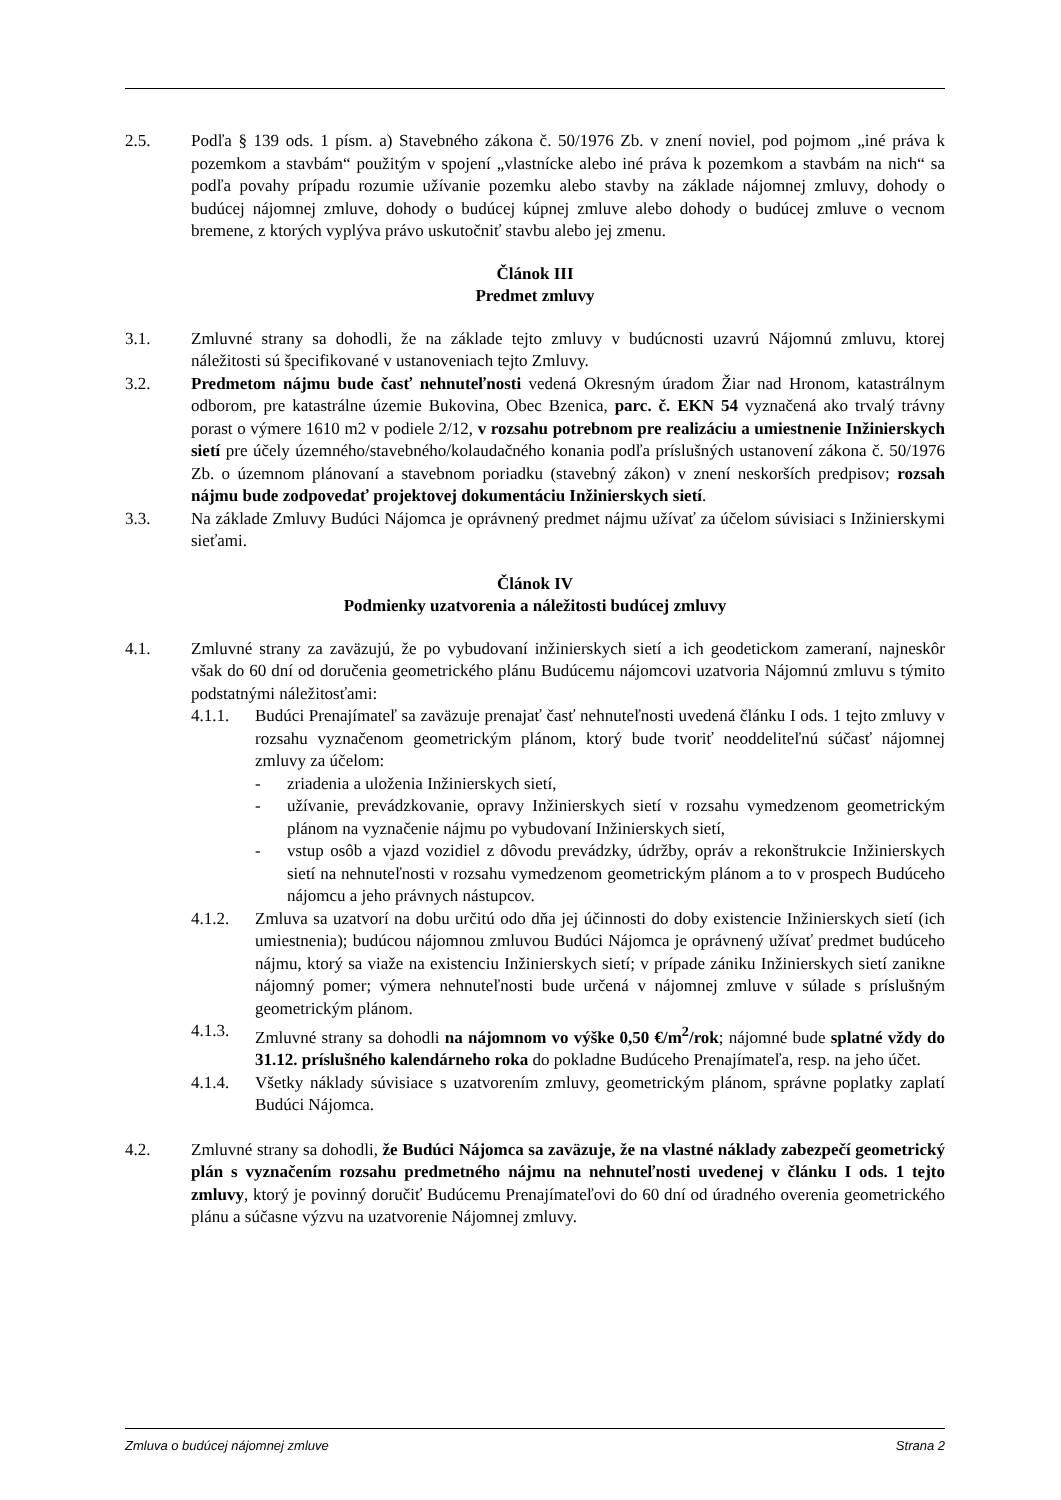2.5. Podľa § 139 ods. 1 písm. a) Stavebného zákona č. 50/1976 Zb. v znení noviel, pod pojmom „iné práva k pozemkom a stavbám“ použitým v spojení „vlastnícke alebo iné práva k pozemkom a stavbám na nich“ sa podľa povahy prípadu rozumie užívanie pozemku alebo stavby na základe nájomnej zmluvy, dohody o budúcej nájomnej zmluve, dohody o budúcej kúpnej zmluve alebo dohody o budúcej zmluve o vecnom bremene, z ktorých vyplýva právo uskutočniť stavbu alebo jej zmenu.
Článok III
Predmet zmluvy
3.1. Zmluvné strany sa dohodli, že na základe tejto zmluvy v budúcnosti uzavrú Nájomnú zmluvu, ktorej náležitosti sú špecifikované v ustanoveniach tejto Zmluvy.
3.2. Predmetom nájmu bude časť nehnuteľnosti vedená Okresným úradom Žiar nad Hronom, katastrálnym odborom, pre katastrálne územie Bukovina, Obec Bzenica, parc. č. EKN 54 vyznačená ako trvalý trávny porast o výmere 1610 m2 v podiele 2/12, v rozsahu potrebnom pre realizáciu a umiestnenie Inžinierskych sietí pre účely územného/stavebného/kolaudačného konania podľa príslušných ustanovení zákona č. 50/1976 Zb. o územnom plánovaní a stavebnom poriadku (stavebný zákon) v znení neskorších predpisov; rozsah nájmu bude zodpovedať projektovej dokumentáciu Inžinierskych sietí.
3.3. Na základe Zmluvy Budúci Nájomca je oprávnený predmet nájmu užívať za účelom súvisiaci s Inžinierskymi sieťami.
Článok IV
Podmienky uzatvorenia a náležitosti budúcej zmluvy
4.1. Zmluvné strany za zaväzujú, že po vybudovaní inžinierskych sietí a ich geodetickom zameraní, najneskôr však do 60 dní od doručenia geometrického plánu Budúcemu nájomcovi uzatvoria Nájomnú zmluvu s týmito podstatnými náležitosťami:
4.1.1. Budúci Prenajímateľ sa zaväzuje prenajať časť nehnuteľnosti uvedená článku I ods. 1 tejto zmluvy v rozsahu vyznačenom geometrickým plánom, ktorý bude tvoriť neoddeliteľnú súčasť nájomnej zmluvy za účelom:
- zriadenia a uloženia Inžinierskych sietí,
- užívanie, prevádzkovanie, opravy Inžinierskych sietí v rozsahu vymedzenom geometrickým plánom na vyznačenie nájmu po vybudovaní Inžinierskych sietí,
- vstup osôb a vjazd vozidiel z dôvodu prevádzky, údržby, opráv a rekonštrukcie Inžinierskych sietí na nehnuteľnosti v rozsahu vymedzenom geometrickým plánom a to v prospech Budúceho nájomcu a jeho právnych nástupcov.
4.1.2. Zmluva sa uzatvorí na dobu určitú odo dňa jej účinnosti do doby existencie Inžinierskych sietí (ich umiestnenia); budúcou nájomnou zmluvou Budúci Nájomca je oprávnený užívať predmet budúceho nájmu, ktorý sa viaže na existenciu Inžinierskych sietí; v prípade zániku Inžinierskych sietí zanikne nájomný pomer; výmera nehnuteľnosti bude určená v nájomnej zmluve v súlade s príslušným geometrickým plánom.
4.1.3. Zmluvné strany sa dohodli na nájomnom vo výške 0,50 €/m<sup>2</sup>/rok; nájomné bude splatné vždy do 31.12. príslušného kalendárneho roka do pokladne Budúceho Prenajímateľa, resp. na jeho účet.
4.1.4. Všetky náklady súvisiace s uzatvorením zmluvy, geometrickým plánom, správne poplatky zaplatí Budúci Nájomca.
4.2. Zmluvné strany sa dohodli, že Budúci Nájomca sa zaväzuje, že na vlastné náklady zabezpečí geometrický plán s vyznačením rozsahu predmetného nájmu na nehnuteľnosti uvedenej v článku I ods. 1 tejto zmluvy, ktorý je povinný doručiť Budúcemu Prenajímateľovi do 60 dní od úradného overenia geometrického plánu a súčasne výzvu na uzatvorenie Nájomnej zmluvy.
Zmluva o budúcej nájomnej zmluve Strana 2